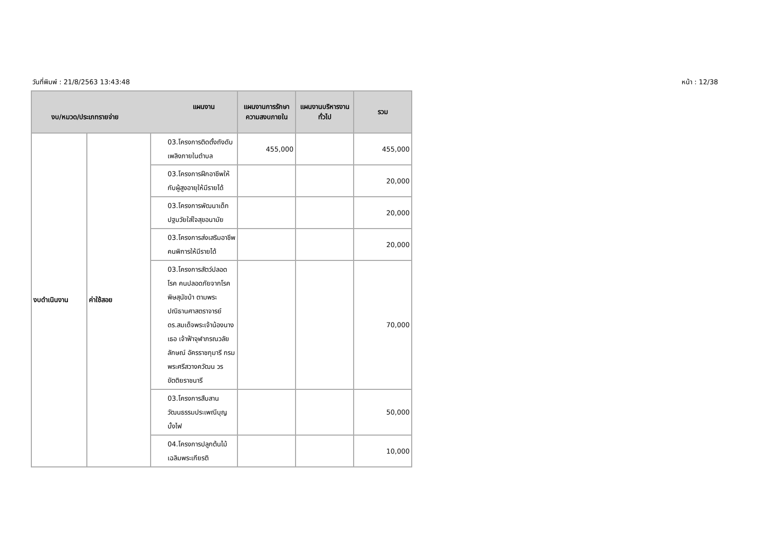วันที่พิมพ์ : 21/8/2563 13:43:48 หน้า : 12/38
| แผนงาน งบ/หมวด/ประเภทรายจ่าย | | | แผนงานการรักษาความสงบภายใน | แผนงานบริหารงานทั่วไป | รวม |
| --- | --- | --- | --- | --- | --- |
| งบดำเนินงาน | ค่าใช้สอย | 03.โครงการติดตั้งถังดับเพลิงภายในตำบล | 455,000 | | 455,000 |
| | | 03.โครงการฝึกอาชีพให้กับผู้สูงอายุให้มีรายได้ | | | 20,000 |
| | | 03.โครงการพัฒนาเด็กปฐมวัยใส่ใจสุขอนามัย | | | 20,000 |
| | | 03.โครงการส่งเสริมอาชีพคนพิการให้มีรายได้ | | | 20,000 |
| | | 03.โครงการสัตว์ปลอดโรค คนปลอดภัยจากโรคพิษสุนัขบ้า ตามพระปณิธานศาสตราจารย์ ดร.สมเด็จพระเจ้าน้องนางเธอ เจ้าฟ้าจุฬาภรณวลัยลักษณ์ อัครราชกุมารี กรมพระศรีสวางควัฒน วรขัตติยราชนารี | | | 70,000 |
| | | 03.โครงการสืบสานวัฒนธรรมประเพณีบุญบั้งไฟ | | | 50,000 |
| | | 04.โครงการปลูกต้นไม้เฉลิมพระเกียรติ | | | 10,000 |